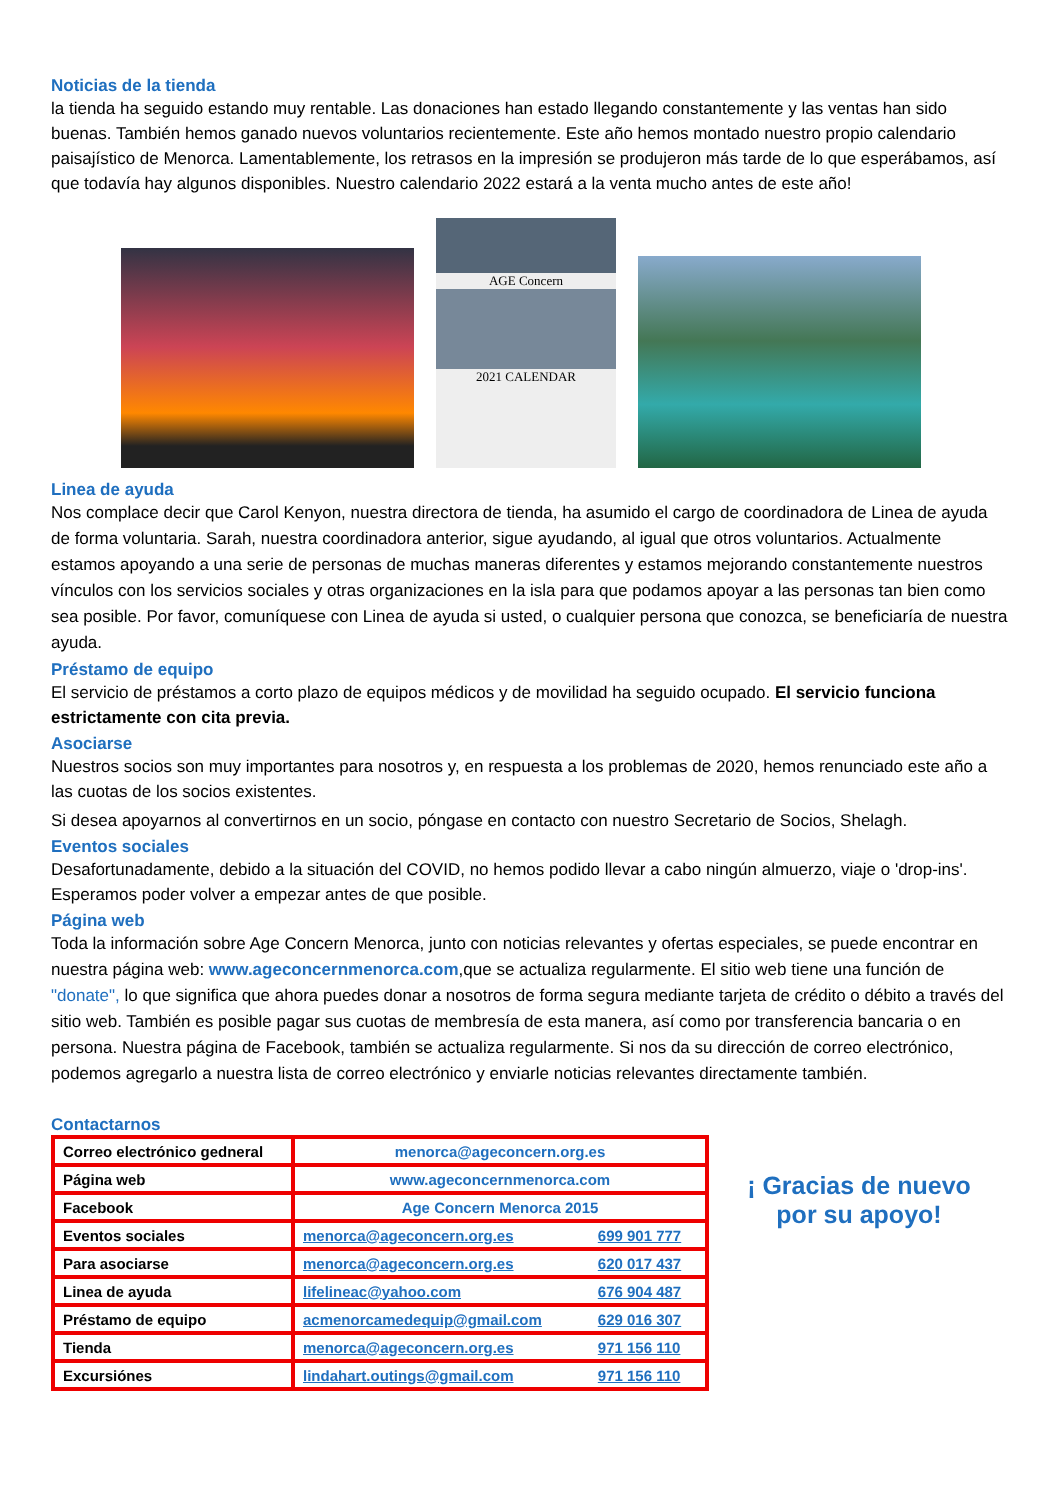Noticias de la tienda
la tienda ha seguido estando muy rentable. Las donaciones han estado llegando constantemente y las ventas han sido buenas. También hemos ganado nuevos voluntarios recientemente. Este año hemos montado nuestro propio calendario paisajístico de Menorca. Lamentablemente, los retrasos en la impresión se produjeron más tarde de lo que esperábamos, así que todavía hay algunos disponibles. Nuestro calendario 2022 estará a la venta mucho antes de este año!
AGE Concern
2021 CALENDAR
Linea de ayuda
Nos complace decir que Carol Kenyon, nuestra directora de tienda, ha asumido el cargo de coordinadora de Linea de ayuda de forma voluntaria. Sarah, nuestra coordinadora anterior, sigue ayudando, al igual que otros voluntarios. Actualmente estamos apoyando a una serie de personas de muchas maneras diferentes y estamos mejorando constantemente nuestros vínculos con los servicios sociales y otras organizaciones en la isla para que podamos apoyar a las personas tan bien como sea posible. Por favor, comuníquese con Linea de ayuda si usted, o cualquier persona que conozca, se beneficiaría de nuestra ayuda.
Préstamo de equipo
El servicio de préstamos a corto plazo de equipos médicos y de movilidad ha seguido ocupado. El servicio funciona estrictamente con cita previa.
Asociarse
Nuestros socios son muy importantes para nosotros y, en respuesta a los problemas de 2020, hemos renunciado este año a las cuotas de los socios existentes.
Si desea apoyarnos al convertirnos en un socio, póngase en contacto con nuestro Secretario de Socios, Shelagh.
Eventos sociales
Desafortunadamente, debido a la situación del COVID, no hemos podido llevar a cabo ningún almuerzo, viaje o 'drop-ins'. Esperamos poder volver a empezar antes de que posible.
Página web
Toda la información sobre Age Concern Menorca, junto con noticias relevantes y ofertas especiales, se puede encontrar en nuestra página web: www.ageconcernmenorca.com,que se actualiza regularmente. El sitio web tiene una función de "donate", lo que significa que ahora puedes donar a nosotros de forma segura mediante tarjeta de crédito o débito a través del sitio web. También es posible pagar sus cuotas de membresía de esta manera, así como por transferencia bancaria o en persona. Nuestra página de Facebook, también se actualiza regularmente. Si nos da su dirección de correo electrónico, podemos agregarlo a nuestra lista de correo electrónico y enviarle noticias relevantes directamente también.
Contactarnos
| Correo electrónico gedneral | menorca@ageconcern.org.es | |
| Página web | www.ageconcernmenorca.com | |
| Facebook | Age Concern Menorca 2015 | |
| Eventos sociales | menorca@ageconcern.org.es | 699 901 777 |
| Para asociarse | menorca@ageconcern.org.es | 620 017 437 |
| Linea de ayuda | lifelineac@yahoo.com | 676 904 487 |
| Préstamo de equipo | acmenorcamedequip@gmail.com | 629 016 307 |
| Tienda | menorca@ageconcern.org.es | 971 156 110 |
| Excursiónes | lindahart.outings@gmail.com | 971 156 110 |
¡ Gracias de nuevo
por su apoyo!